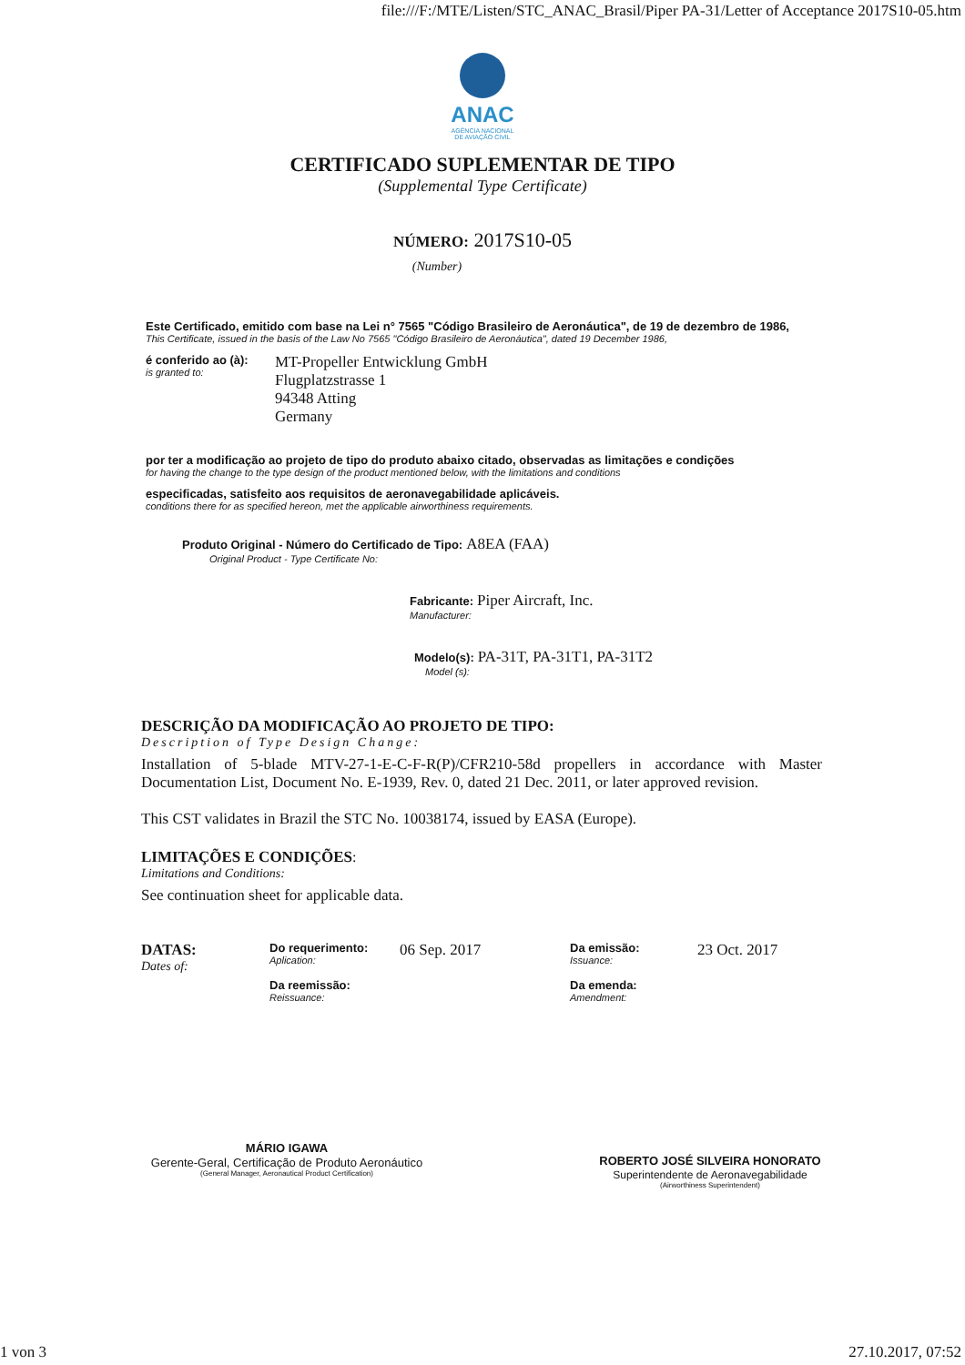file:///F:/MTE/Listen/STC_ANAC_Brasil/Piper PA-31/Letter of Acceptance 2017S10-05.htm
ANAC
AGÊNCIA NACIONAL
DE AVIAÇÃO CIVIL
CERTIFICADO SUPLEMENTAR DE TIPO
(Supplemental Type Certificate)
NÚMERO: 2017S10-05
(Number)
Este Certificado, emitido com base na Lei n° 7565 "Código Brasileiro de Aeronáutica", de 19 de dezembro de 1986,
This Certificate, issued in the basis of the Law No 7565 "Código Brasileiro de Aeronáutica", dated 19 December 1986,
é conferido ao (à):
is granted to:
MT-Propeller Entwicklung GmbH
Flugplatzstrasse 1
94348 Atting
Germany
por ter a modificação ao projeto de tipo do produto abaixo citado, observadas as limitações e condições
for having the change to the type design of the product mentioned below, with the limitations and conditions
especificadas, satisfeito aos requisitos de aeronavegabilidade aplicáveis.
conditions there for as specified hereon, met the applicable airworthiness requirements.
Produto Original - Número do Certificado de Tipo: A8EA (FAA)
Original Product - Type Certificate No:
Fabricante: Piper Aircraft, Inc.
Manufacturer:
Modelo(s): PA-31T, PA-31T1, PA-31T2
Model (s):
DESCRIÇÃO DA MODIFICAÇÃO AO PROJETO DE TIPO:
Description of Type Design Change:
Installation of 5-blade MTV-27-1-E-C-F-R(P)/CFR210-58d propellers in accordance with Master Documentation List, Document No. E-1939, Rev. 0, dated 21 Dec. 2011, or later approved revision.
This CST validates in Brazil the STC No. 10038174, issued by EASA (Europe).
LIMITAÇÕES E CONDIÇÕES:
Limitations and Conditions:
See continuation sheet for applicable data.
DATAS:
Dates of:
Do requerimento:
Aplication:
06 Sep. 2017
Da reemissão:
Reissuance:
Da emissão:
Issuance:
23 Oct. 2017
Da emenda:
Amendment:
MÁRIO IGAWA
Gerente-Geral, Certificação de Produto Aeronáutico
(General Manager, Aeronautical Product Certification)
ROBERTO JOSÉ SILVEIRA HONORATO
Superintendente de Aeronavegabilidade
(Airworthiness Superintendent)
1 von 3 27.10.2017, 07:52